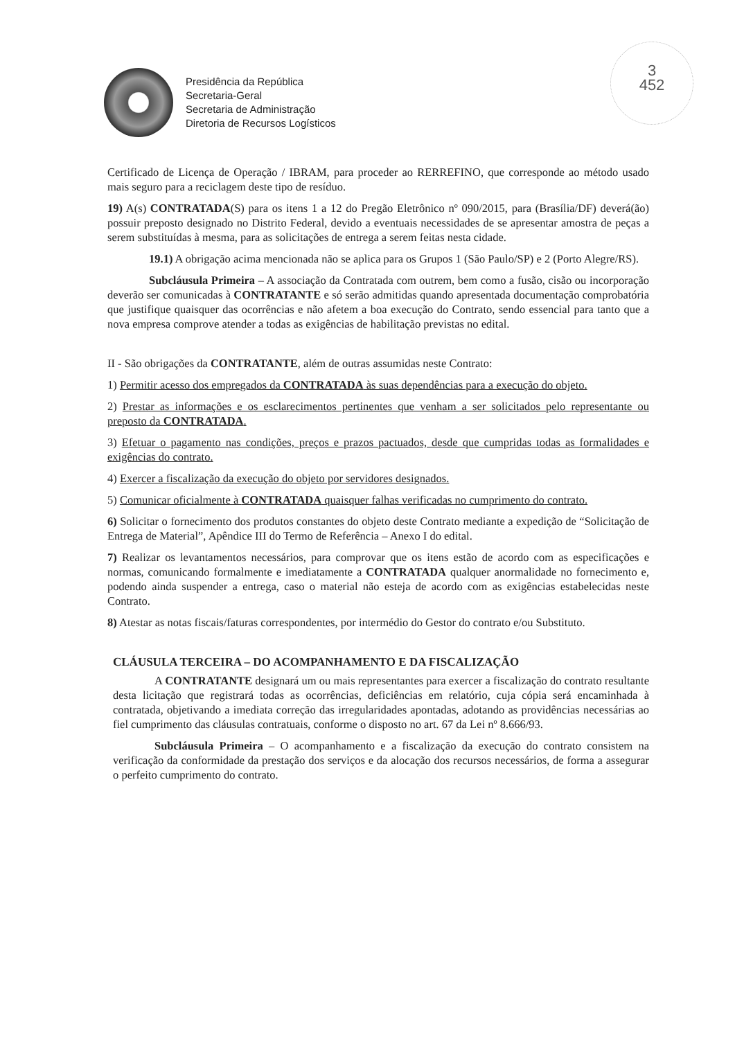Presidência da República
Secretaria-Geral
Secretaria de Administração
Diretoria de Recursos Logísticos
3
452
Certificado de Licença de Operação / IBRAM, para proceder ao RERREFINO, que corresponde ao método usado mais seguro para a reciclagem deste tipo de resíduo.
19) A(s) CONTRATADA(S) para os itens 1 a 12 do Pregão Eletrônico nº 090/2015, para (Brasília/DF) deverá(ão) possuir preposto designado no Distrito Federal, devido a eventuais necessidades de se apresentar amostra de peças a serem substituídas à mesma, para as solicitações de entrega a serem feitas nesta cidade.
19.1) A obrigação acima mencionada não se aplica para os Grupos 1 (São Paulo/SP) e 2 (Porto Alegre/RS).
Subcláusula Primeira – A associação da Contratada com outrem, bem como a fusão, cisão ou incorporação deverão ser comunicadas à CONTRATANTE e só serão admitidas quando apresentada documentação comprobatória que justifique quaisquer das ocorrências e não afetem a boa execução do Contrato, sendo essencial para tanto que a nova empresa comprove atender a todas as exigências de habilitação previstas no edital.
II - São obrigações da CONTRATANTE, além de outras assumidas neste Contrato:
1) Permitir acesso dos empregados da CONTRATADA às suas dependências para a execução do objeto.
2) Prestar as informações e os esclarecimentos pertinentes que venham a ser solicitados pelo representante ou preposto da CONTRATADA.
3) Efetuar o pagamento nas condições, preços e prazos pactuados, desde que cumpridas todas as formalidades e exigências do contrato.
4) Exercer a fiscalização da execução do objeto por servidores designados.
5) Comunicar oficialmente à CONTRATADA quaisquer falhas verificadas no cumprimento do contrato.
6) Solicitar o fornecimento dos produtos constantes do objeto deste Contrato mediante a expedição de “Solicitação de Entrega de Material”, Apêndice III do Termo de Referência – Anexo I do edital.
7) Realizar os levantamentos necessários, para comprovar que os itens estão de acordo com as especificações e normas, comunicando formalmente e imediatamente a CONTRATADA qualquer anormalidade no fornecimento e, podendo ainda suspender a entrega, caso o material não esteja de acordo com as exigências estabelecidas neste Contrato.
8) Atestar as notas fiscais/faturas correspondentes, por intermédio do Gestor do contrato e/ou Substituto.
CLÁUSULA TERCEIRA – DO ACOMPANHAMENTO E DA FISCALIZAÇÃO
A CONTRATANTE designará um ou mais representantes para exercer a fiscalização do contrato resultante desta licitação que registrará todas as ocorrências, deficiências em relatório, cuja cópia será encaminhada à contratada, objetivando a imediata correção das irregularidades apontadas, adotando as providências necessárias ao fiel cumprimento das cláusulas contratuais, conforme o disposto no art. 67 da Lei nº 8.666/93.
Subcláusula Primeira – O acompanhamento e a fiscalização da execução do contrato consistem na verificação da conformidade da prestação dos serviços e da alocação dos recursos necessários, de forma a assegurar o perfeito cumprimento do contrato.